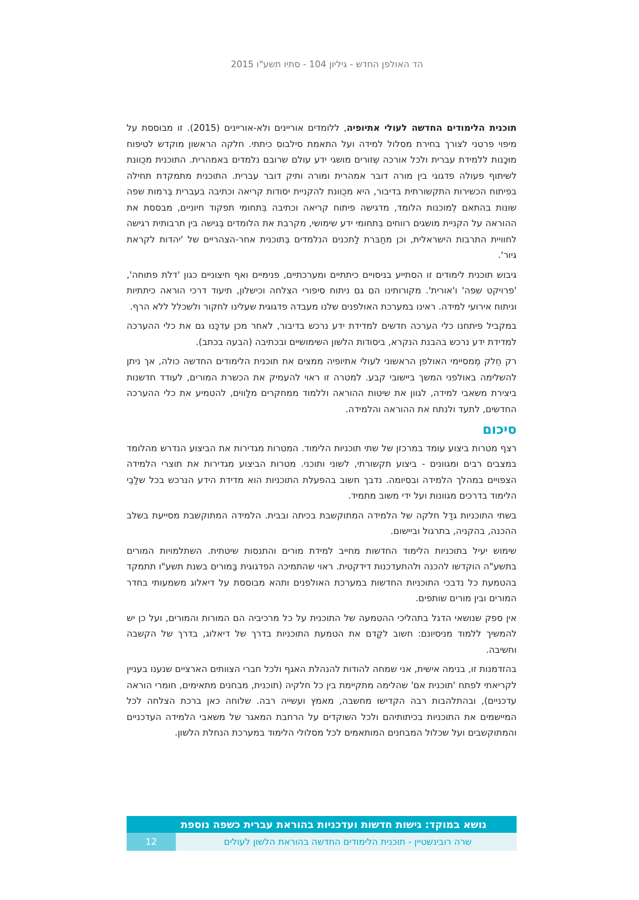הד האולפן החדש - גיליון 104 - סתיו תשע"ו 2015
תוכנית הלימודים החדשה לעולי אתיופיה, ללומדים אוריינים ולא-אוריינים (2015). זו מבוססת על מיפוי פרטני לצורך בחירת מסלול למידה ועל התאמת סילבוס כיתתי. חלקה הראשון מוקדש לטיפוח מוּכָנות ללמידת עברית ולכל אורכה שְזורים מושגי ידע עולם שרובם נלמדים באמהרית. התוכנית מכֻוונת לשיתוף פעולה פדגוגי בין מורה דובר אמהרית ומורה ותיק דובר עברית. התוכנית מתמקדת תחילה בפיתוח הכשירות התקשורתית בדיבור, היא מכֻוונת להקניית יסודות קריאה וכתיבה בעברית בְּרמות שפה שונות בהתאם לְמוכנות הלומד, מדגישה פיתוח קריאה וכתיבה בִּתחומי תפקוד חיוניים, מבססת את ההוראה על הקניית מושגים רווחים בִּתחומי ידע שימושי, מקרבת את הלומדים בְּגישה בין תרבותית רגישה לחוויית התרבות הישראלית, וכן מחַבּרת לַתכנים הנלמדים בְּתוכנית אחר-הצהריים של 'יהדות לקראת גיור'.
גיבוש תוכנית לימודים זו הסתייע בניסויים כיתתיים ומערכתיים, פנימיים ואף חיצוניים כגון 'דלת פתוחה', 'פרויקט שפה' ו'אורית'. מקורותינו הם גם ניתוח סיפורי הצלחה וכישלון, תיעוד דרכי הוראה כיתתיות וניתוח אירועי למידה. ראינו במערכת האולפנים שלנו מעבדה פדגוגית שעלינו לחקור ולשכלל ללא הרף.
במקביל פיתחנו כלי הערכה חדשים למדידת ידע נרכש בדיבור, לאחר מכן עדכַּנו גם את כלי ההערכה למדידת ידע נרכש בהבנת הנקרא, ביסודות הלשון השימושיים ובכתיבה (הבעה בכתב).
רק חֵלק מְמסיימי האולפן הראשוני לעולי אתיופיה ממצים את תוכנית הלימודים החדשה כולה, אך ניתן להשלימה באולפני המשך ביישובי קבע. למטרה זו ראוי להעמיק את הכשרת המורים, לעודד חדשנות ביצירת משאבי למידה, לגוון את שיטות ההוראה וללמוד ממחקרים מלַווים, להטמיע את כלי ההערכה החדשים, לתעד ולנתח את ההוראה והלמידה.
סיכום
רצף מטרות ביצוע עומד במרכזן של שתי תוכניות הלימוד. המטרות מגדירות את הביצוע הנדרש מהלומד במצבים רבים ומגוונים - ביצוע תקשורתי, לשוני ותוכני. מטרות הביצוע מגדירות את תוצרי הלמידה הצפויים במהלך הלמידה ובסיומה. נדבך חשוב בהפעלת התוכניות הוא מדידת הידע הנרכש בכל שלַבֵי הלימוד בדרכים מגוונות ועל ידי משוב מתמיד.
בשתי התוכניות גדַל חלקה של הלמידה המתוקשבת בכיתה ובבית. הלמידה המתוקשבת מסייעת בשלב ההכנה, בהקניה, בתרגול וביישום.
שימוש יעיל בתוכניות הלימוד החדשות מחייב למידת מורים והתנסות שיטתית. השתלמויות המורים בתשע"ה הוקדשו להכנה וּלהתעדכנות דידקטית. ראוי שהתמיכה הפדגוגית בַּמורים בשנת תשע"ו תתמקד בהטמעת כל נדבכי התוכניות החדשות במערכת האולפנים ותהא מבוססת על דיאלוג משמעותי בחדר המורים ובין מורים שותפים.
אין ספק שנושאי הדגל בתהליכי ההטמעה של התוכנית על כל מרכיביה הם המורות והמורים, ועל כן יש להמשיך ללמוד מניסיונם: חשוב לקַדם את הטמעת התוכניות בדרך של דיאלוג, בדרך של הקשבה וחשיבה.
בהזדמנות זו, בנימה אישית, אני שמחה להודות להנהלת האגף ולכל חברי הצוותים הארציים שנענו בעניין לקריאתי לפתח 'תוכנית אם' שהלימה מתקיימת בין כל חלקיה (תוכנית, מבחנים מתאימים, חומרי הוראה עדכניים), ובהתלהבות רבה הקדישו מחשבה, מאמץ ועשייה רבה. שלוחה כאן ברכת הצלחה לכל המיישמים את התוכניות בכיתותיהם ולכל השוקדים על הרחבת המאגר של משאבי הלמידה העדכניים והמתוקשבים ועל שכלול המבחנים המותאמים לכל מסלולי הלימוד במערכת הנחלת הלשון.
נושא במוקד: גישות חדשות ועדכניות בהוראת עברית כשפה נוספת
שרה רובינשטיין - תוכנית הלימודים החדשה בהוראת הלשון לעולים
12